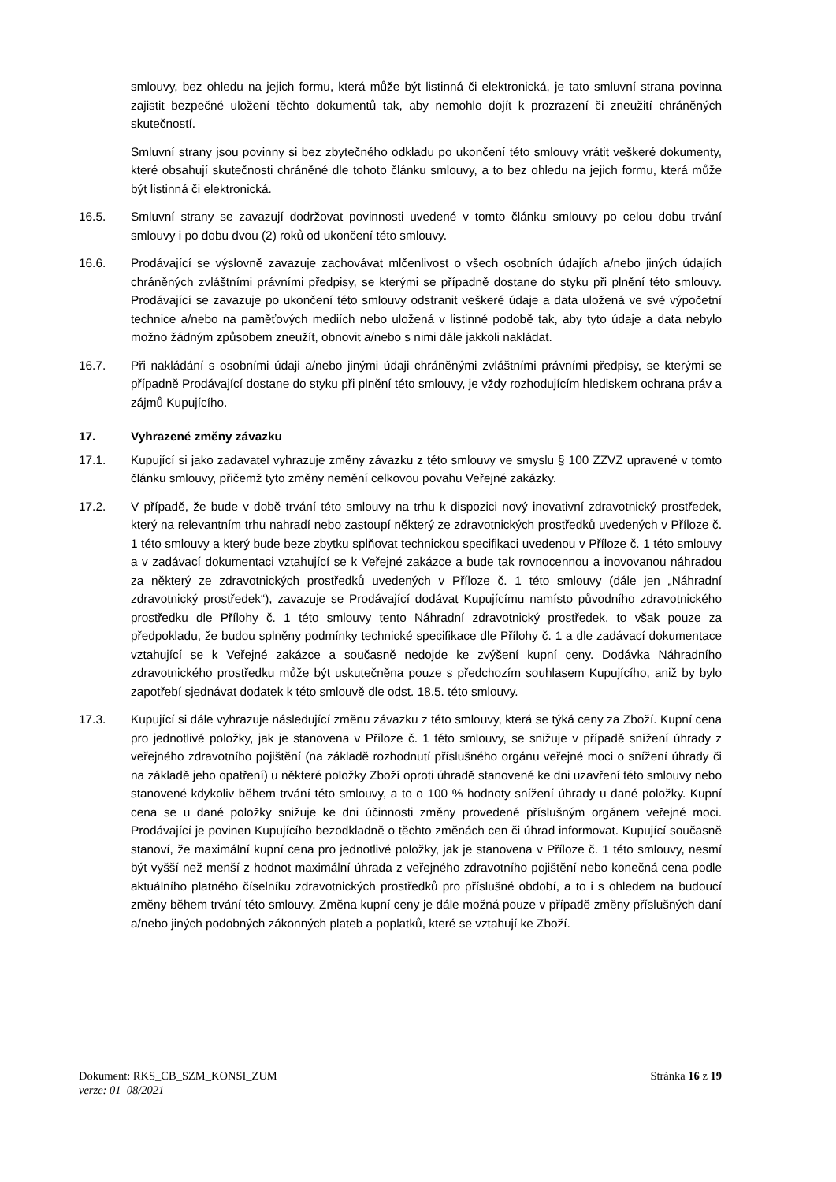smlouvy, bez ohledu na jejich formu, která může být listinná či elektronická, je tato smluvní strana povinna zajistit bezpečné uložení těchto dokumentů tak, aby nemohlo dojít k prozrazení či zneužití chráněných skutečností.
Smluvní strany jsou povinny si bez zbytečného odkladu po ukončení této smlouvy vrátit veškeré dokumenty, které obsahují skutečnosti chráněné dle tohoto článku smlouvy, a to bez ohledu na jejich formu, která může být listinná či elektronická.
16.5. Smluvní strany se zavazují dodržovat povinnosti uvedené v tomto článku smlouvy po celou dobu trvání smlouvy i po dobu dvou (2) roků od ukončení této smlouvy.
16.6. Prodávající se výslovně zavazuje zachovávat mlčenlivost o všech osobních údajích a/nebo jiných údajích chráněných zvláštními právními předpisy, se kterými se případně dostane do styku při plnění této smlouvy. Prodávající se zavazuje po ukončení této smlouvy odstranit veškeré údaje a data uložená ve své výpočetní technice a/nebo na paměťových mediích nebo uložená v listinné podobě tak, aby tyto údaje a data nebylo možno žádným způsobem zneužít, obnovit a/nebo s nimi dále jakkoli nakládat.
16.7. Při nakládání s osobními údaji a/nebo jinými údaji chráněnými zvláštními právními předpisy, se kterými se případně Prodávající dostane do styku při plnění této smlouvy, je vždy rozhodujícím hlediskem ochrana práv a zájmů Kupujícího.
17. Vyhrazené změny závazku
17.1. Kupující si jako zadavatel vyhrazuje změny závazku z této smlouvy ve smyslu § 100 ZZVZ upravené v tomto článku smlouvy, přičemž tyto změny nemění celkovou povahu Veřejné zakázky.
17.2. V případě, že bude v době trvání této smlouvy na trhu k dispozici nový inovativní zdravotnický prostředek, který na relevantním trhu nahradí nebo zastoupí některý ze zdravotnických prostředků uvedených v Příloze č. 1 této smlouvy a který bude beze zbytku splňovat technickou specifikaci uvedenou v Příloze č. 1 této smlouvy a v zadávací dokumentaci vztahující se k Veřejné zakázce a bude tak rovnocennou a inovovanou náhradou za některý ze zdravotnických prostředků uvedených v Příloze č. 1 této smlouvy (dále jen „Náhradní zdravotnický prostředek“), zavazuje se Prodávající dodávat Kupujícímu namísto původního zdravotnického prostředku dle Přílohy č. 1 této smlouvy tento Náhradní zdravotnický prostředek, to však pouze za předpokladu, že budou splněny podmínky technické specifikace dle Přílohy č. 1 a dle zadávací dokumentace vztahující se k Veřejné zakázce a současně nedojde ke zvýšení kupní ceny. Dodávka Náhradního zdravotnického prostředku může být uskutečněna pouze s předchozím souhlasem Kupujícího, aniž by bylo zapotřebí sjednávat dodatek k této smlouvě dle odst. 18.5. této smlouvy.
17.3. Kupující si dále vyhrazuje následující změnu závazku z této smlouvy, která se týká ceny za Zboží. Kupní cena pro jednotlivé položky, jak je stanovena v Příloze č. 1 této smlouvy, se snižuje v případě snížení úhrady z veřejného zdravotního pojištění (na základě rozhodnutí příslušného orgánu veřejné moci o snížení úhrady či na základě jeho opatření) u některé položky Zboží oproti úhradě stanovené ke dni uzavření této smlouvy nebo stanovené kdykoliv během trvání této smlouvy, a to o 100 % hodnoty snížení úhrady u dané položky. Kupní cena se u dané položky snižuje ke dni účinnosti změny provedené příslušným orgánem veřejné moci. Prodávající je povinen Kupujícího bezodkladně o těchto změnách cen či úhrad informovat. Kupující současně stanoví, že maximální kupní cena pro jednotlivé položky, jak je stanovena v Příloze č. 1 této smlouvy, nesmí být vyšší než menší z hodnot maximální úhrada z veřejného zdravotního pojištění nebo konečná cena podle aktuálního platného číselníku zdravotnických prostředků pro příslušné období, a to i s ohledem na budoucí změny během trvání této smlouvy. Změna kupní ceny je dále možná pouze v případě změny příslušných daní a/nebo jiných podobných zákonných plateb a poplatků, které se vztahují ke Zboží.
Dokument: RKS_CB_SZM_KONSI_ZUM Stránka 16 z 19
verze: 01_08/2021